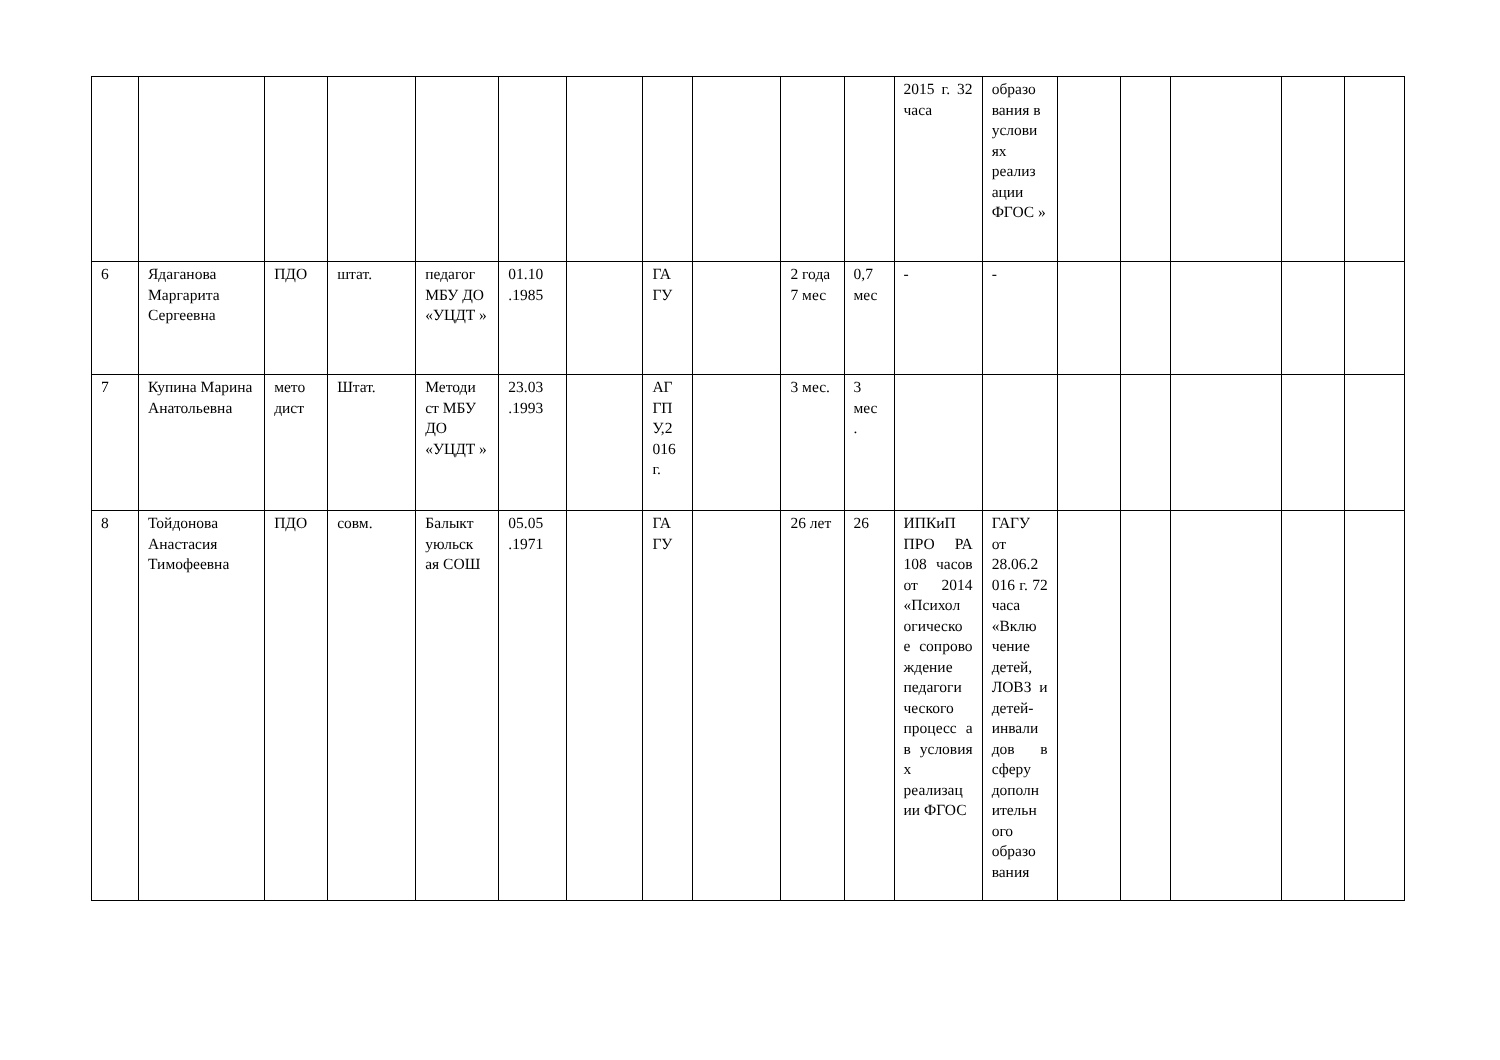| | | | | | | | | | | | 2015 г. 32 часа | образо вания в услови ях реализ ации ФГОС » | | | | | |
| 6 | Ядаганова Маргарита Сергеевна | ПДО | штат. | педагог МБУ ДО «УЦДТ » | 01.10 .1985 | | ГА ГУ | | 2 года 7 мес | 0,7 мес | - | - | | | | | |
| 7 | Купина Марина Анатольевна | мето дист | Штат. | Методи ст МБУ ДО «УЦДТ » | 23.03 .1993 | | АГ ГП У,2 016 г. | | 3 мес. | 3 мес . | | | | | | | |
| 8 | Тойдонова Анастасия Тимофеевна | ПДО | совм. | Балыкт уюльск ая СОШ | 05.05 .1971 | | ГА ГУ | | 26 лет | 26 | ИПКиП ПРО РА 108 часов от 2014 «Психол огическо е сопрово ждение педагоги ческого процесс а в условия х реализац ии ФГОС | ГАГУ от 28.06.2 016 г. 72 часа «Вклю чение детей, ЛОВЗ и детей-инвали дов в сферу дополн ительн ого образо вания | | | | | |